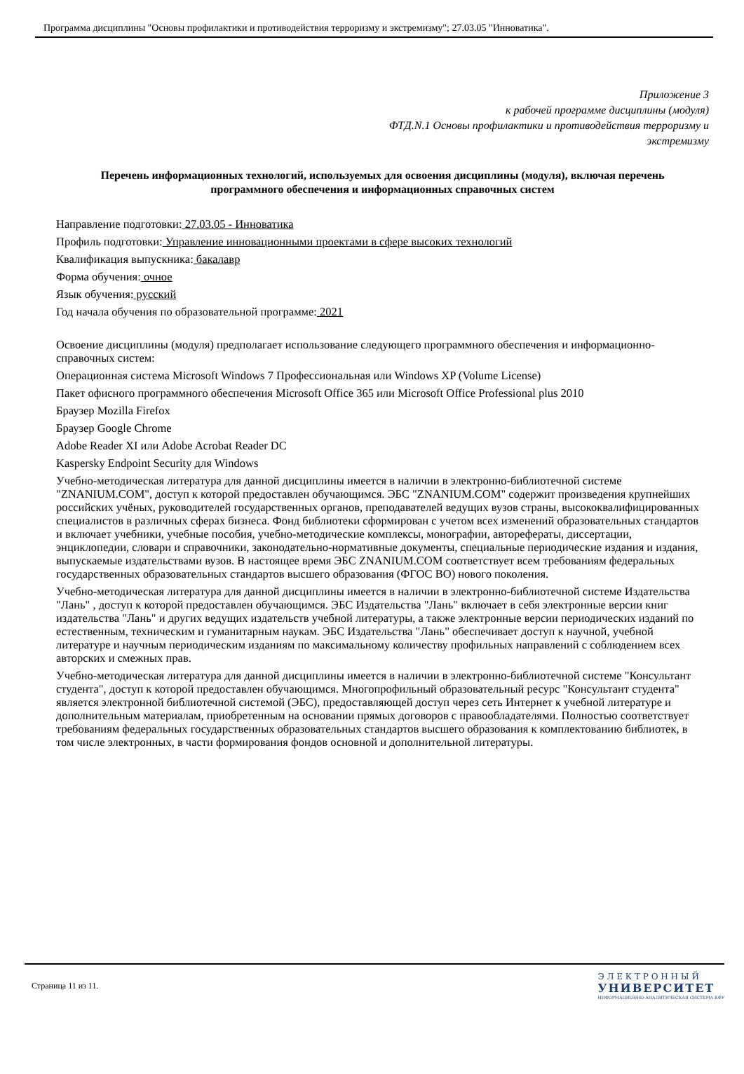Программа дисциплины "Основы профилактики и противодействия терроризму и экстремизму"; 27.03.05 "Инноватика".
Приложение 3
к рабочей программе дисциплины (модуля)
ФТД.N.1 Основы профилактики и противодействия терроризму и экстремизму
Перечень информационных технологий, используемых для освоения дисциплины (модуля), включая перечень программного обеспечения и информационных справочных систем
Направление подготовки: 27.03.05 - Инноватика
Профиль подготовки: Управление инновационными проектами в сфере высоких технологий
Квалификация выпускника: бакалавр
Форма обучения: очное
Язык обучения: русский
Год начала обучения по образовательной программе: 2021
Освоение дисциплины (модуля) предполагает использование следующего программного обеспечения и информационно-справочных систем:
Операционная система Microsoft Windows 7 Профессиональная или Windows XP (Volume License)
Пакет офисного программного обеспечения Microsoft Office 365 или Microsoft Office Professional plus 2010
Браузер Mozilla Firefox
Браузер Google Chrome
Adobe Reader XI или Adobe Acrobat Reader DC
Kaspersky Endpoint Security для Windows
Учебно-методическая литература для данной дисциплины имеется в наличии в электронно-библиотечной системе "ZNANIUM.COM", доступ к которой предоставлен обучающимся. ЭБС "ZNANIUM.COM" содержит произведения крупнейших российских учёных, руководителей государственных органов, преподавателей ведущих вузов страны, высококвалифицированных специалистов в различных сферах бизнеса. Фонд библиотеки сформирован с учетом всех изменений образовательных стандартов и включает учебники, учебные пособия, учебно-методические комплексы, монографии, авторефераты, диссертации, энциклопедии, словари и справочники, законодательно-нормативные документы, специальные периодические издания и издания, выпускаемые издательствами вузов. В настоящее время ЭБС ZNANIUM.COM соответствует всем требованиям федеральных государственных образовательных стандартов высшего образования (ФГОС ВО) нового поколения.
Учебно-методическая литература для данной дисциплины имеется в наличии в электронно-библиотечной системе Издательства "Лань" , доступ к которой предоставлен обучающимся. ЭБС Издательства "Лань" включает в себя электронные версии книг издательства "Лань" и других ведущих издательств учебной литературы, а также электронные версии периодических изданий по естественным, техническим и гуманитарным наукам. ЭБС Издательства "Лань" обеспечивает доступ к научной, учебной литературе и научным периодическим изданиям по максимальному количеству профильных направлений с соблюдением всех авторских и смежных прав.
Учебно-методическая литература для данной дисциплины имеется в наличии в электронно-библиотечной системе "Консультант студента", доступ к которой предоставлен обучающимся. Многопрофильный образовательный ресурс "Консультант студента" является электронной библиотечной системой (ЭБС), предоставляющей доступ через сеть Интернет к учебной литературе и дополнительным материалам, приобретенным на основании прямых договоров с правообладателями. Полностью соответствует требованиям федеральных государственных образовательных стандартов высшего образования к комплектованию библиотек, в том числе электронных, в части формирования фондов основной и дополнительной литературы.
Страница 11 из 11.
Э Л Е К Т Р О Н Н Ы Й
УНИВЕРСИТЕТ
ИНФОРМАЦИОННО-АНАЛИТИЧЕСКАЯ СИСТЕМА КФУ